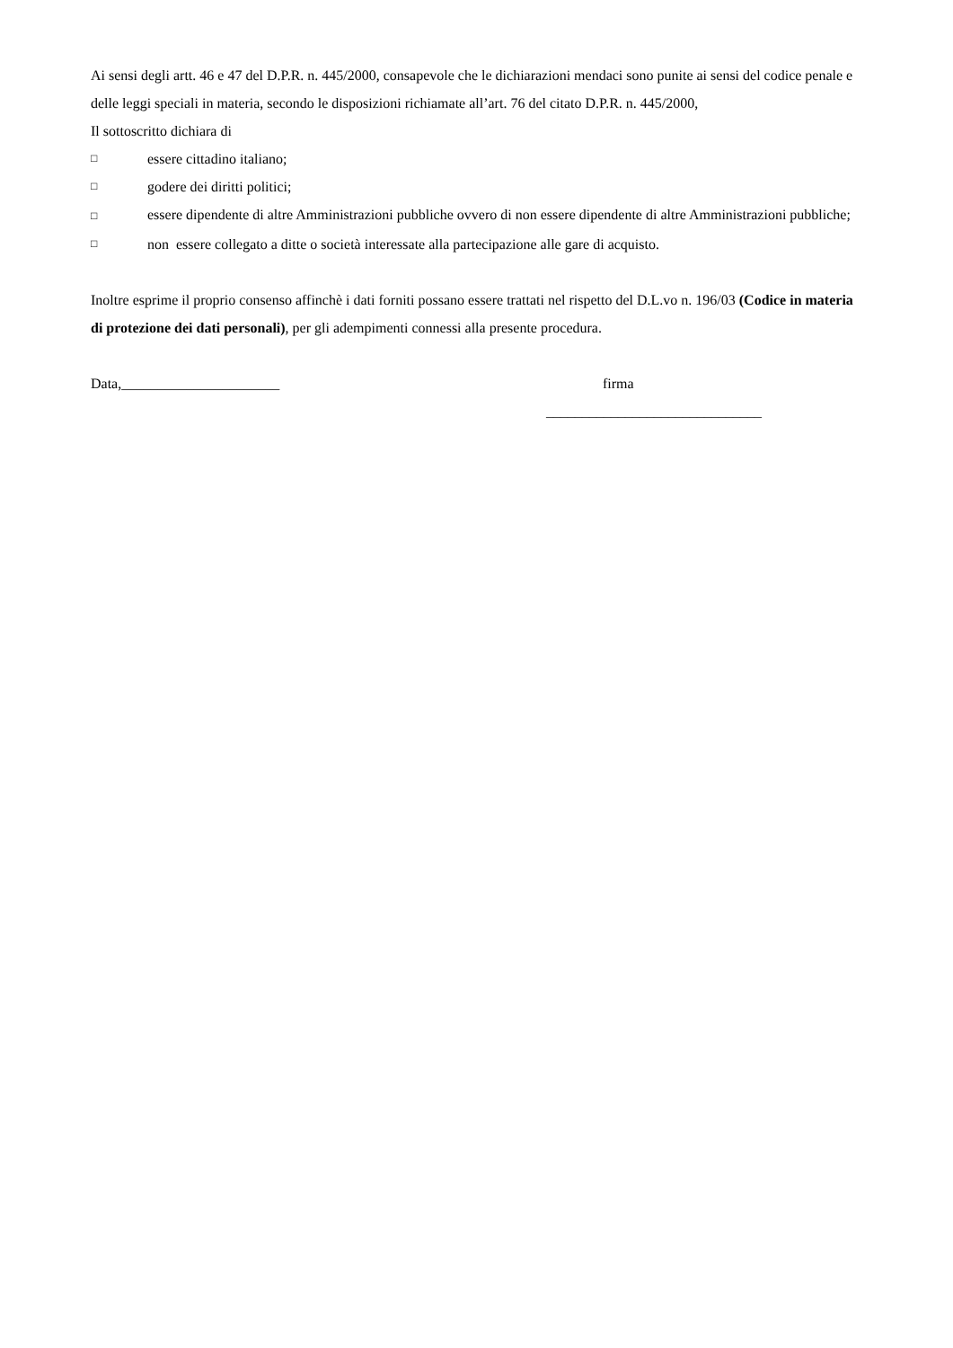Ai sensi degli artt. 46 e 47 del D.P.R. n. 445/2000, consapevole che le dichiarazioni mendaci sono punite ai sensi del codice penale e delle leggi speciali in materia, secondo le disposizioni richiamate all’art. 76 del citato D.P.R. n. 445/2000,
Il sottoscritto dichiara di
□ essere cittadino italiano;
□ godere dei diritti politici;
□ essere dipendente di altre Amministrazioni pubbliche ovvero di non essere dipendente di altre Amministrazioni pubbliche;
□ non essere collegato a ditte o società interessate alla partecipazione alle gare di acquisto.
Inoltre esprime il proprio consenso affinchè i dati forniti possano essere trattati nel rispetto del D.L.vo n. 196/03 (Codice in materia di protezione dei dati personali), per gli adempimenti connessi alla presente procedura.
Data,______________________ firma
______________________________